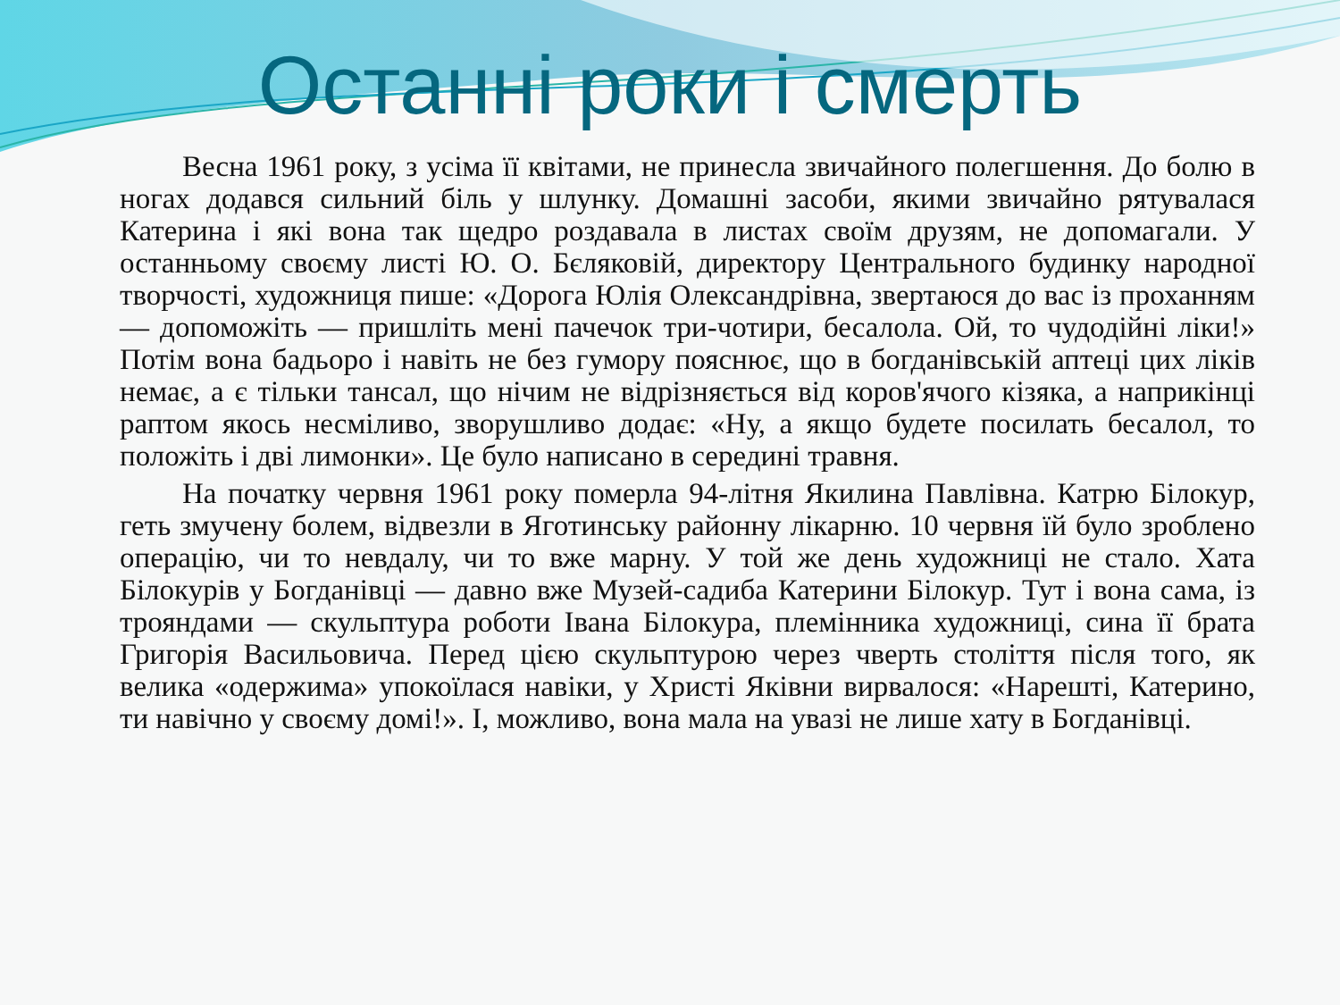Останні роки і смерть
Весна 1961 року, з усіма її квітами, не принесла звичайного полегшення. До болю в ногах додався сильний біль у шлунку. Домашні засоби, якими звичайно рятувалася Катерина і які вона так щедро роздавала в листах своїм друзям, не допомагали. У останньому своєму листі Ю. О. Бєляковій, директору Центрального будинку народної творчості, художниця пише: «Дорога Юлія Олександрівна, звертаюся до вас із проханням — допоможіть — пришліть мені пачечок три-чотири, бесалола. Ой, то чудодійні ліки!» Потім вона бадьоро і навіть не без гумору пояснює, що в богданівській аптеці цих ліків немає, а є тільки тансал, що нічим не відрізняється від коров'ячого кізяка, а наприкінці раптом якось несміливо, зворушливо додає: «Ну, а якщо будете посилать бесалол, то положіть і дві лимонки». Це було написано в середині травня.
На початку червня 1961 року померла 94-літня Якилина Павлівна. Катрю Білокур, геть змучену болем, відвезли в Яготинську районну лікарню. 10 червня їй було зроблено операцію, чи то невдалу, чи то вже марну. У той же день художниці не стало. Хата Білокурів у Богданівці — давно вже Музей-садиба Катерини Білокур. Тут і вона сама, із трояндами — скульптура роботи Івана Білокура, племінника художниці, сина її брата Григорія Васильовича. Перед цією скульптурою через чверть століття після того, як велика «одержима» упокоїлася навіки, у Христі Яківни вирвалося: «Нарешті, Катерино, ти навічно у своєму домі!». І, можливо, вона мала на увазі не лише хату в Богданівці.